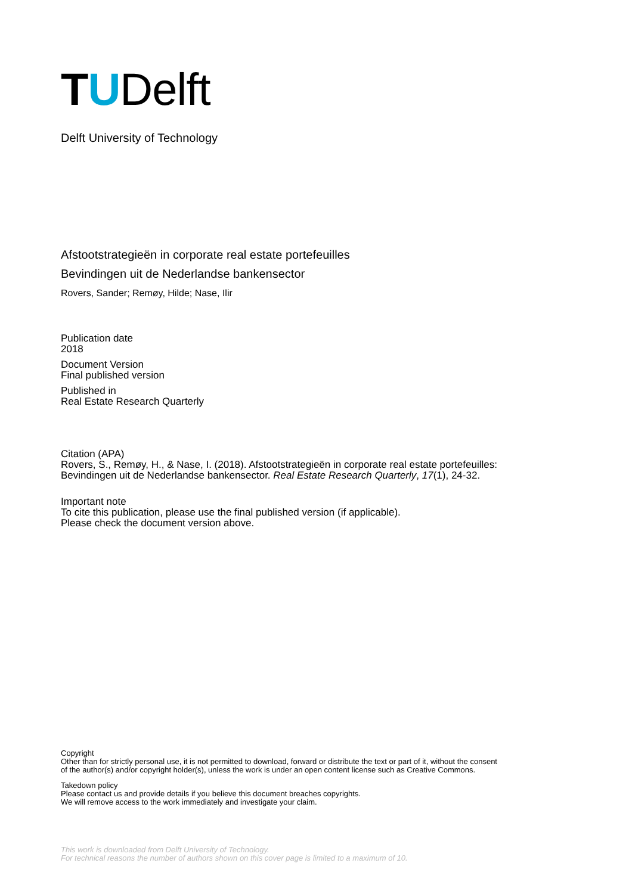TUDelft
Delft University of Technology
Afstootstrategieën in corporate real estate portefeuilles
Bevindingen uit de Nederlandse bankensector
Rovers, Sander; Remøy, Hilde; Nase, Ilir
Publication date
2018
Document Version
Final published version
Published in
Real Estate Research Quarterly
Citation (APA)
Rovers, S., Remøy, H., & Nase, I. (2018). Afstootstrategieën in corporate real estate portefeuilles:
Bevindingen uit de Nederlandse bankensector. Real Estate Research Quarterly, 17(1), 24-32.
Important note
To cite this publication, please use the final published version (if applicable).
Please check the document version above.
Copyright
Other than for strictly personal use, it is not permitted to download, forward or distribute the text or part of it, without the consent
of the author(s) and/or copyright holder(s), unless the work is under an open content license such as Creative Commons.
Takedown policy
Please contact us and provide details if you believe this document breaches copyrights.
We will remove access to the work immediately and investigate your claim.
This work is downloaded from Delft University of Technology.
For technical reasons the number of authors shown on this cover page is limited to a maximum of 10.